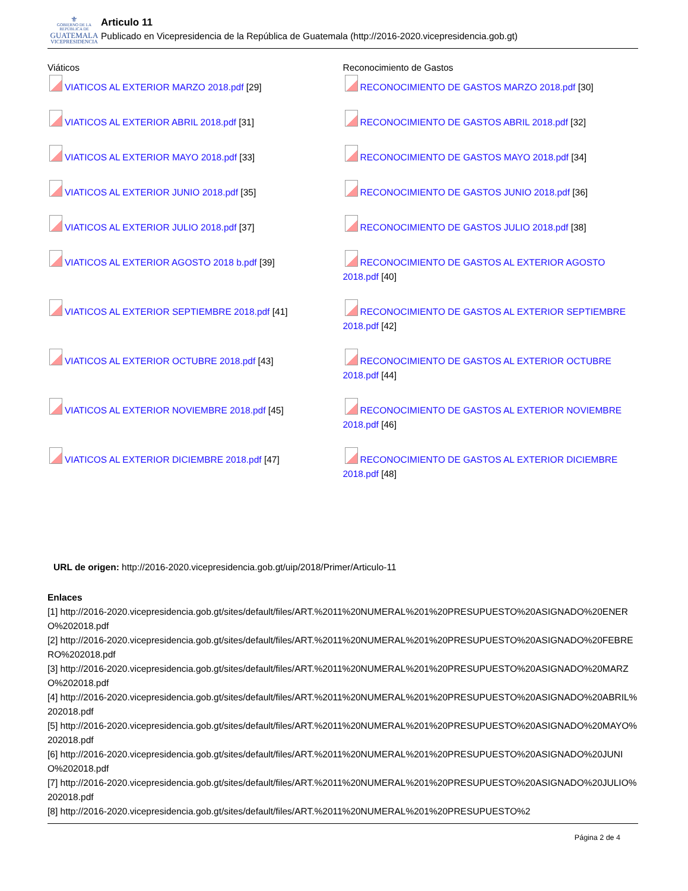⚜
GOBIERNO DE LA REPÚBLICA DE
GUATEMALA
VICEPRESIDENCIA
Articulo 11
Publicado en Vicepresidencia de la República de Guatemala (http://2016-2020.vicepresidencia.gob.gt)
| Viáticos | Reconocimiento de Gastos |
| VIATICOS AL EXTERIOR MARZO 2018.pdf [29] | RECONOCIMIENTO DE GASTOS MARZO 2018.pdf [30] |
| VIATICOS AL EXTERIOR ABRIL 2018.pdf [31] | RECONOCIMIENTO DE GASTOS ABRIL 2018.pdf [32] |
| VIATICOS AL EXTERIOR MAYO 2018.pdf [33] | RECONOCIMIENTO DE GASTOS MAYO 2018.pdf [34] |
| VIATICOS AL EXTERIOR JUNIO 2018.pdf [35] | RECONOCIMIENTO DE GASTOS JUNIO 2018.pdf [36] |
| VIATICOS AL EXTERIOR JULIO 2018.pdf [37] | RECONOCIMIENTO DE GASTOS JULIO 2018.pdf [38] |
| VIATICOS AL EXTERIOR AGOSTO 2018 b.pdf [39] | RECONOCIMIENTO DE GASTOS AL EXTERIOR AGOSTO 2018.pdf [40] |
| VIATICOS AL EXTERIOR SEPTIEMBRE 2018.pdf [41] | RECONOCIMIENTO DE GASTOS AL EXTERIOR SEPTIEMBRE 2018.pdf [42] |
| VIATICOS AL EXTERIOR OCTUBRE 2018.pdf [43] | RECONOCIMIENTO DE GASTOS AL EXTERIOR OCTUBRE 2018.pdf [44] |
| VIATICOS AL EXTERIOR NOVIEMBRE 2018.pdf [45] | RECONOCIMIENTO DE GASTOS AL EXTERIOR NOVIEMBRE 2018.pdf [46] |
| VIATICOS AL EXTERIOR DICIEMBRE 2018.pdf [47] | RECONOCIMIENTO DE GASTOS AL EXTERIOR DICIEMBRE 2018.pdf [48] |
URL de origen: http://2016-2020.vicepresidencia.gob.gt/uip/2018/Primer/Articulo-11
Enlaces
[1] http://2016-2020.vicepresidencia.gob.gt/sites/default/files/ART.%2011%20NUMERAL%201%20PRESUPUESTO%20ASIGNADO%20ENERO%202018.pdf
[2] http://2016-2020.vicepresidencia.gob.gt/sites/default/files/ART.%2011%20NUMERAL%201%20PRESUPUESTO%20ASIGNADO%20FEBRERO%202018.pdf
[3] http://2016-2020.vicepresidencia.gob.gt/sites/default/files/ART.%2011%20NUMERAL%201%20PRESUPUESTO%20ASIGNADO%20MARZO%202018.pdf
[4] http://2016-2020.vicepresidencia.gob.gt/sites/default/files/ART.%2011%20NUMERAL%201%20PRESUPUESTO%20ASIGNADO%20ABRIL%202018.pdf
[5] http://2016-2020.vicepresidencia.gob.gt/sites/default/files/ART.%2011%20NUMERAL%201%20PRESUPUESTO%20ASIGNADO%20MAYO%202018.pdf
[6] http://2016-2020.vicepresidencia.gob.gt/sites/default/files/ART.%2011%20NUMERAL%201%20PRESUPUESTO%20ASIGNADO%20JUNIO%202018.pdf
[7] http://2016-2020.vicepresidencia.gob.gt/sites/default/files/ART.%2011%20NUMERAL%201%20PRESUPUESTO%20ASIGNADO%20JULIO%202018.pdf
[8] http://2016-2020.vicepresidencia.gob.gt/sites/default/files/ART.%2011%20NUMERAL%201%20PRESUPUESTO%2
Página 2 de 4